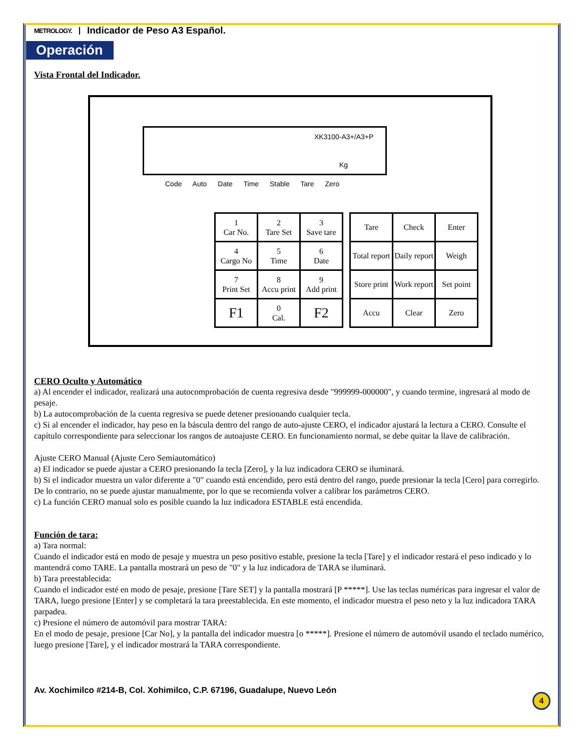METROLOGY. Indicador de Peso A3 Español.
Operación
Vista Frontal del Indicador.
XK3100-A3+/A3+P
Kg
Code Auto Date Time Stable Tare Zero
| 1 Car No. | 2 Tare Set | 3 Save tare |
| 4 Cargo No | 5 Time | 6 Date |
| 7 Print Set | 8 Accu print | 9 Add print |
| F1 | 0 Cal. | F2 |
| Tare | Check | Enter |
| Total report | Daily report | Weigh |
| Store print | Work report | Set point |
| Accu | Clear | Zero |
CERO Oculto y Automático
a) Al encender el indicador, realizará una autocomprobación de cuenta regresiva desde "999999-000000", y cuando termine, ingresará al modo de pesaje.
b) La autocomprobación de la cuenta regresiva se puede detener presionando cualquier tecla.
c) Si al encender el indicador, hay peso en la báscula dentro del rango de auto-ajuste CERO, el indicador ajustará la lectura a CERO. Consulte el capítulo correspondiente para seleccionar los rangos de autoajuste CERO. En funcionamiento normal, se debe quitar la llave de calibración.
Ajuste CERO Manual (Ajuste Cero Semiautomático)
a) El indicador se puede ajustar a CERO presionando la tecla [Zero], y la luz indicadora CERO se iluminará.
b) Si el indicador muestra un valor diferente a "0" cuando está encendido, pero está dentro del rango, puede presionar la tecla [Cero] para corregirlo. De lo contrario, no se puede ajustar manualmente, por lo que se recomienda volver a calibrar los parámetros CERO.
c) La función CERO manual solo es posible cuando la luz indicadora ESTABLE está encendida.
Función de tara:
a) Tara normal:
Cuando el indicador está en modo de pesaje y muestra un peso positivo estable, presione la tecla [Tare] y el indicador restará el peso indicado y lo mantendrá como TARE. La pantalla mostrará un peso de "0" y la luz indicadora de TARA se iluminará.
b) Tara preestablecida:
Cuando el indicador esté en modo de pesaje, presione [Tare SET] y la pantalla mostrará [P *****]. Use las teclas numéricas para ingresar el valor de TARA, luego presione [Enter] y se completará la tara preestablecida. En este momento, el indicador muestra el peso neto y la luz indicadora TARA parpadea.
c) Presione el número de automóvil para mostrar TARA:
En el modo de pesaje, presione [Car No], y la pantalla del indicador muestra [o *****]. Presione el número de automóvil usando el teclado numérico, luego presione [Tare], y el indicador mostrará la TARA correspondiente.
Av. Xochimilco #214-B, Col. Xohimilco, C.P. 67196, Guadalupe, Nuevo León
4